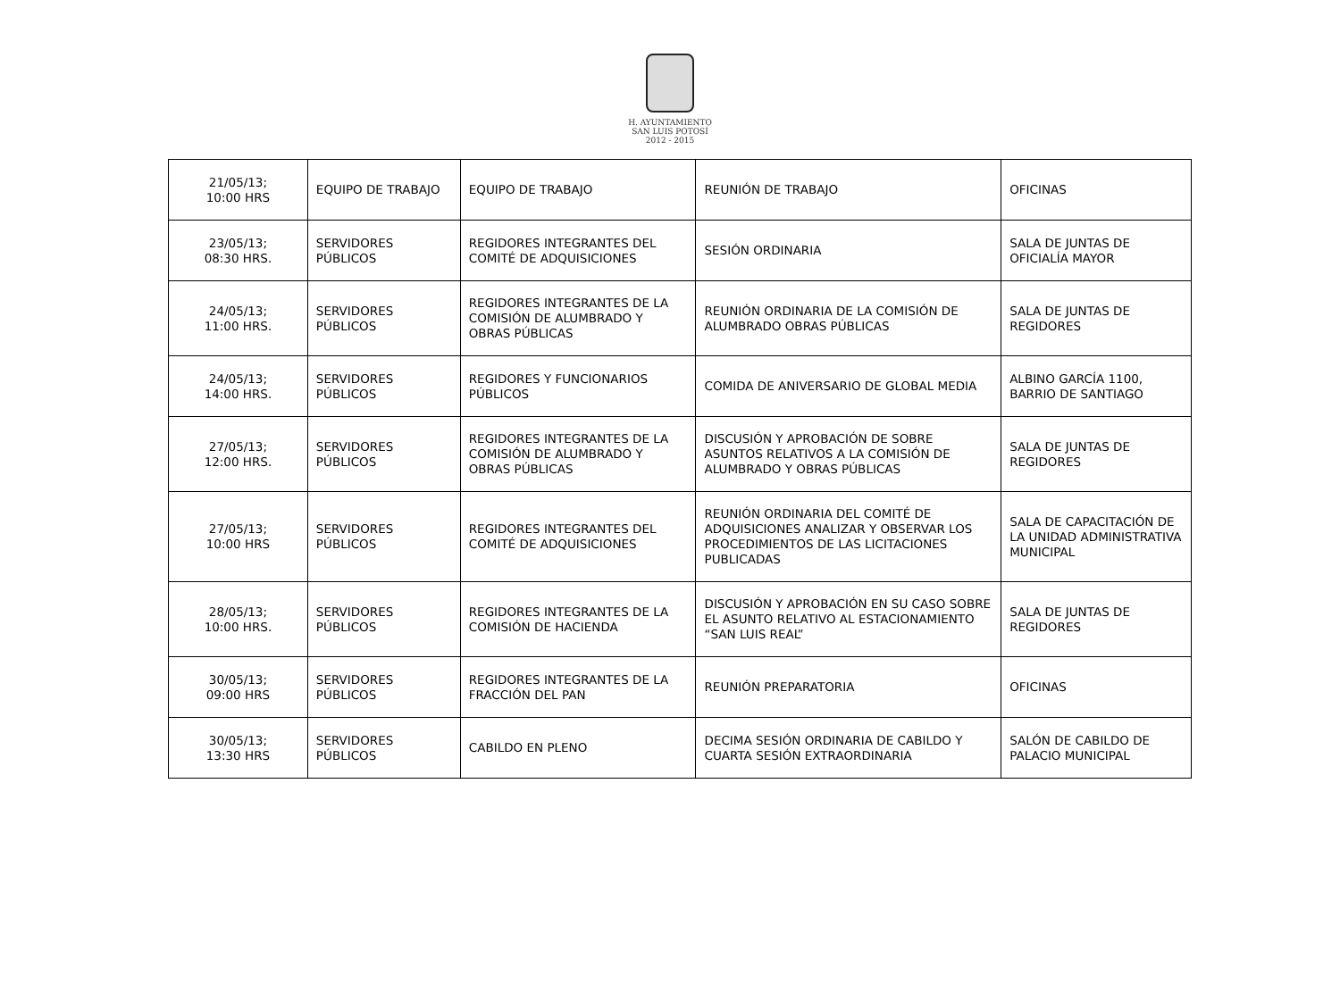H. AYUNTAMIENTO
SAN LUIS POTOSÍ
2012 - 2015
| 21/05/13; 10:00 HRS | EQUIPO DE TRABAJO | EQUIPO DE TRABAJO | REUNIÓN DE TRABAJO | OFICINAS |
| 23/05/13; 08:30 HRS. | SERVIDORES PÚBLICOS | REGIDORES INTEGRANTES DEL COMITÉ DE ADQUISICIONES | SESIÓN ORDINARIA | SALA DE JUNTAS DE OFICIALÍA MAYOR |
| 24/05/13; 11:00 HRS. | SERVIDORES PÚBLICOS | REGIDORES INTEGRANTES DE LA COMISIÓN DE ALUMBRADO Y OBRAS PÚBLICAS | REUNIÓN ORDINARIA DE LA COMISIÓN DE ALUMBRADO OBRAS PÚBLICAS | SALA DE JUNTAS DE REGIDORES |
| 24/05/13; 14:00 HRS. | SERVIDORES PÚBLICOS | REGIDORES Y FUNCIONARIOS PÚBLICOS | COMIDA DE ANIVERSARIO DE GLOBAL MEDIA | ALBINO GARCÍA 1100, BARRIO DE SANTIAGO |
| 27/05/13; 12:00 HRS. | SERVIDORES PÚBLICOS | REGIDORES INTEGRANTES DE LA COMISIÓN DE ALUMBRADO Y OBRAS PÚBLICAS | DISCUSIÓN Y APROBACIÓN DE SOBRE ASUNTOS RELATIVOS A LA COMISIÓN DE ALUMBRADO Y OBRAS PÚBLICAS | SALA DE JUNTAS DE REGIDORES |
| 27/05/13; 10:00 HRS | SERVIDORES PÚBLICOS | REGIDORES INTEGRANTES DEL COMITÉ DE ADQUISICIONES | REUNIÓN ORDINARIA DEL COMITÉ DE ADQUISICIONES ANALIZAR Y OBSERVAR LOS PROCEDIMIENTOS DE LAS LICITACIONES PUBLICADAS | SALA DE CAPACITACIÓN DE LA UNIDAD ADMINISTRATIVA MUNICIPAL |
| 28/05/13; 10:00 HRS. | SERVIDORES PÚBLICOS | REGIDORES INTEGRANTES DE LA COMISIÓN DE HACIENDA | DISCUSIÓN Y APROBACIÓN EN SU CASO SOBRE EL ASUNTO RELATIVO AL ESTACIONAMIENTO “SAN LUIS REAL” | SALA DE JUNTAS DE REGIDORES |
| 30/05/13; 09:00 HRS | SERVIDORES PÚBLICOS | REGIDORES INTEGRANTES DE LA FRACCIÓN DEL PAN | REUNIÓN PREPARATORIA | OFICINAS |
| 30/05/13; 13:30 HRS | SERVIDORES PÚBLICOS | CABILDO EN PLENO | DECIMA SESIÓN ORDINARIA DE CABILDO Y CUARTA SESIÓN EXTRAORDINARIA | SALÓN DE CABILDO DE PALACIO MUNICIPAL |